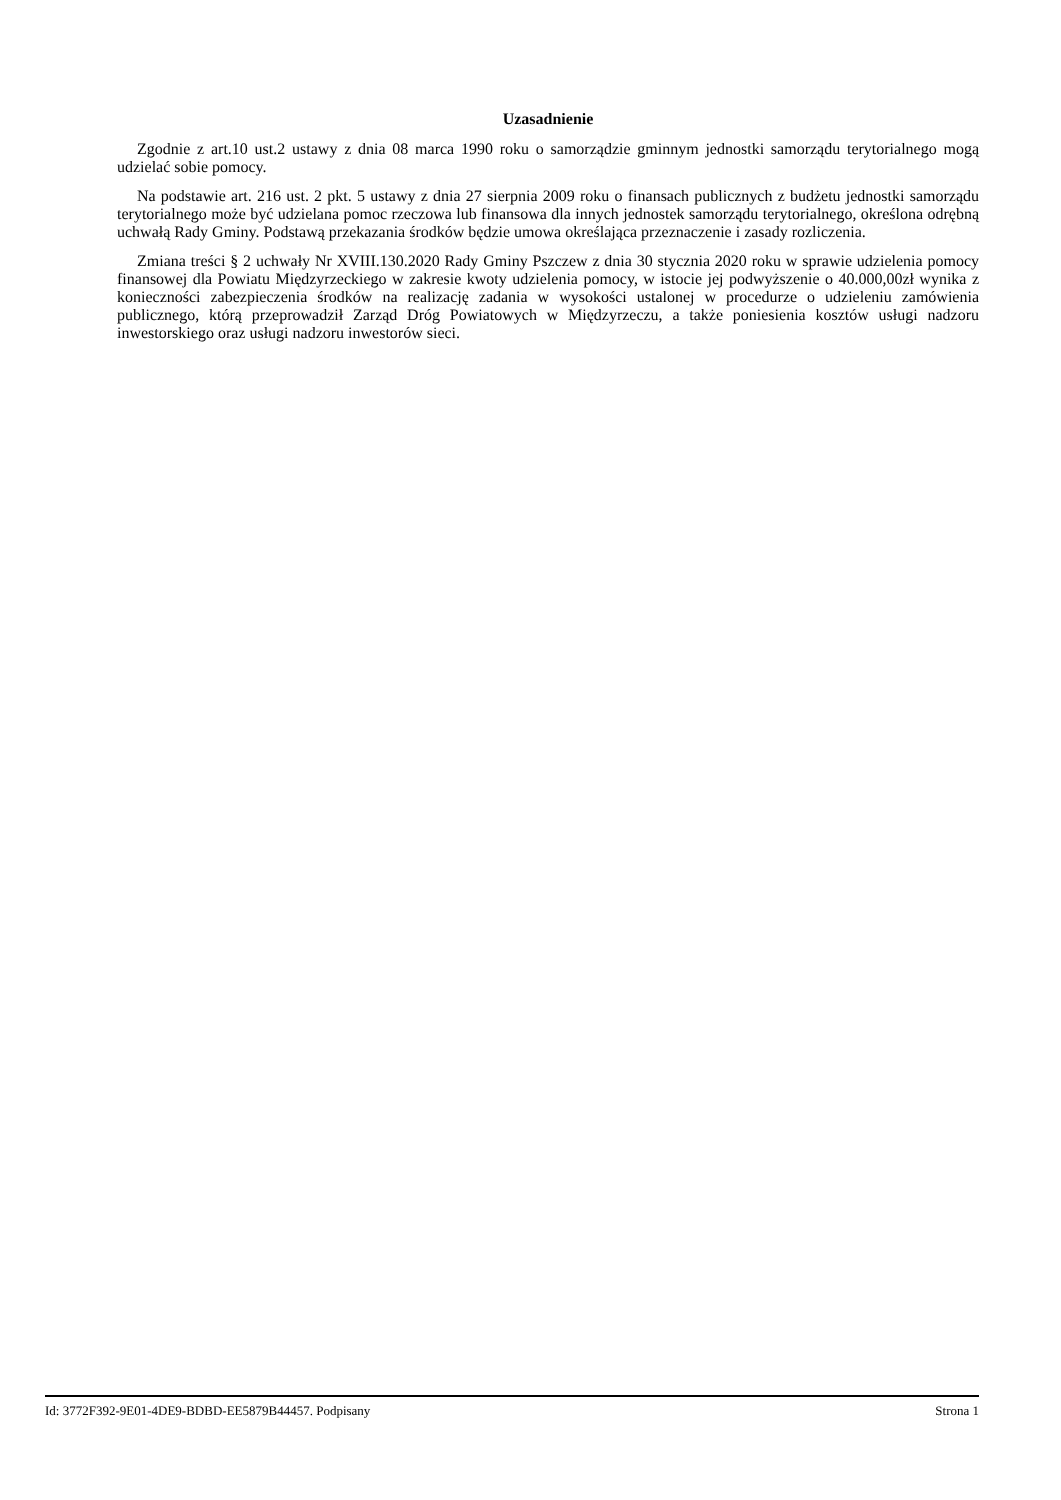Uzasadnienie
Zgodnie z art.10 ust.2 ustawy z dnia 08 marca 1990 roku o samorządzie gminnym jednostki samorządu terytorialnego mogą udzielać sobie pomocy.
Na podstawie art. 216 ust. 2 pkt. 5 ustawy z dnia 27 sierpnia 2009 roku o finansach publicznych z budżetu jednostki samorządu terytorialnego może być udzielana pomoc rzeczowa lub finansowa dla innych jednostek samorządu terytorialnego, określona odrębną uchwałą Rady Gminy. Podstawą przekazania środków będzie umowa określająca przeznaczenie i zasady rozliczenia.
Zmiana treści § 2 uchwały Nr XVIII.130.2020 Rady Gminy Pszczew z dnia 30 stycznia 2020 roku w sprawie udzielenia pomocy finansowej dla Powiatu Międzyrzeckiego w zakresie kwoty udzielenia pomocy, w istocie jej podwyższenie o 40.000,00zł wynika z konieczności zabezpieczenia środków na realizację zadania w wysokości ustalonej w procedurze o udzieleniu zamówienia publicznego, którą przeprowadził Zarząd Dróg Powiatowych w Międzyrzeczu, a także poniesienia kosztów usługi nadzoru inwestorskiego oraz usługi nadzoru inwestorów sieci.
Id: 3772F392-9E01-4DE9-BDBD-EE5879B44457. Podpisany Strona 1